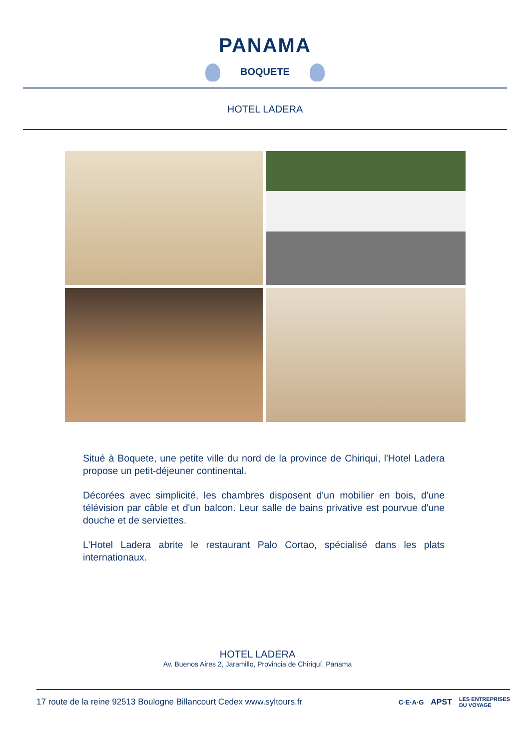PANAMA
BOQUETE
HOTEL LADERA
Situé à Boquete, une petite ville du nord de la province de Chiriqui, l'Hotel Ladera propose un petit-déjeuner continental.
Décorées avec simplicité, les chambres disposent d'un mobilier en bois, d'une télévision par câble et d'un balcon. Leur salle de bains privative est pourvue d'une douche et de serviettes.
L'Hotel Ladera abrite le restaurant Palo Cortao, spécialisé dans les plats internationaux.
HOTEL LADERA
Av. Buenos Aires 2, Jaramillo, Provincia de Chiriquí, Panama
17 route de la reine 92513 Boulogne Billancourt Cedex www.syltours.fr C·E·A·G APST LES ENTREPRISES
DU VOYAGE